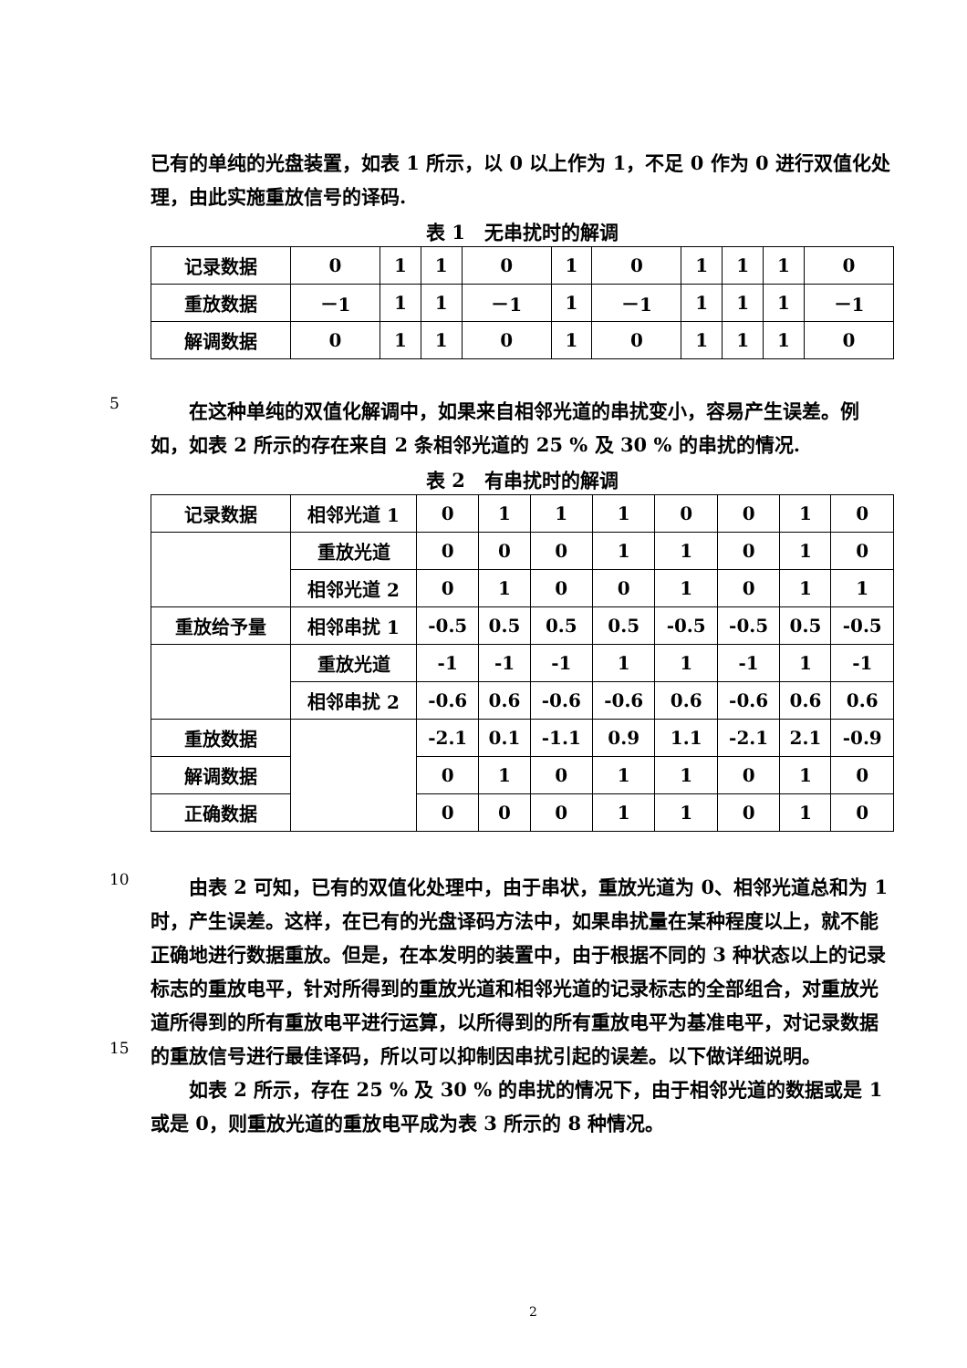已有的单纯的光盘装置，如表 1 所示，以 0 以上作为 1，不足 0 作为 0 进行双值化处理，由此实施重放信号的译码.
表 1　无串扰时的解调
| 记录数据 | 0 | 1 | 1 | 0 | 1 | 0 | 1 | 1 | 1 | 0 |
| 重放数据 | －1 | 1 | 1 | －1 | 1 | －1 | 1 | 1 | 1 | －1 |
| 解调数据 | 0 | 1 | 1 | 0 | 1 | 0 | 1 | 1 | 1 | 0 |
5
在这种单纯的双值化解调中，如果来自相邻光道的串扰变小，容易产生误差。例如，如表 2 所示的存在来自 2 条相邻光道的 25 % 及 30 % 的串扰的情况.
表 2　有串扰时的解调
| 记录数据 | 相邻光道 1 | 0 | 1 | 1 | 1 | 0 | 0 | 1 | 0 |
| | 重放光道 | 0 | 0 | 0 | 1 | 1 | 0 | 1 | 0 |
| | 相邻光道 2 | 0 | 1 | 0 | 0 | 1 | 0 | 1 | 1 |
| 重放给予量 | 相邻串扰 1 | -0.5 | 0.5 | 0.5 | 0.5 | -0.5 | -0.5 | 0.5 | -0.5 |
| | 重放光道 | -1 | -1 | -1 | 1 | 1 | -1 | 1 | -1 |
| | 相邻串扰 2 | -0.6 | 0.6 | -0.6 | -0.6 | 0.6 | -0.6 | 0.6 | 0.6 |
| 重放数据 | | -2.1 | 0.1 | -1.1 | 0.9 | 1.1 | -2.1 | 2.1 | -0.9 |
| 解调数据 | | 0 | 1 | 0 | 1 | 1 | 0 | 1 | 0 |
| 正确数据 | | 0 | 0 | 0 | 1 | 1 | 0 | 1 | 0 |
10
15
由表 2 可知，已有的双值化处理中，由于串状，重放光道为 0、相邻光道总和为 1 时，产生误差。这样，在已有的光盘译码方法中，如果串扰量在某种程度以上，就不能正确地进行数据重放。但是，在本发明的装置中，由于根据不同的 3 种状态以上的记录标志的重放电平，针对所得到的重放光道和相邻光道的记录标志的全部组合，对重放光道所得到的所有重放电平进行运算，以所得到的所有重放电平为基准电平，对记录数据的重放信号进行最佳译码，所以可以抑制因串扰引起的误差。以下做详细说明。
如表 2 所示，存在 25 % 及 30 % 的串扰的情况下，由于相邻光道的数据或是 1 或是 0，则重放光道的重放电平成为表 3 所示的 8 种情况。
2